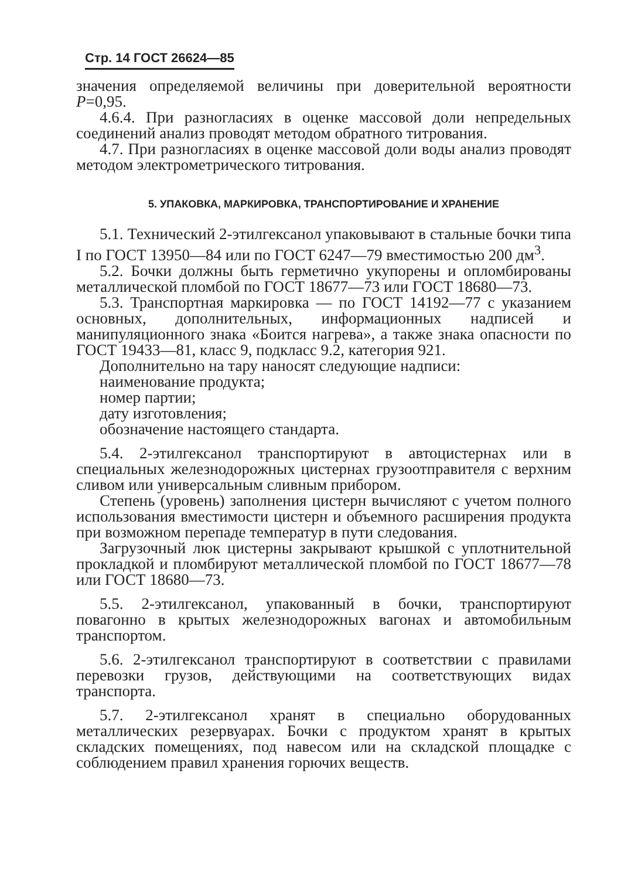Стр. 14 ГОСТ 26624—85
значения определяемой величины при доверительной вероятности P=0,95.
4.6.4. При разногласиях в оценке массовой доли непредельных соединений анализ проводят методом обратного титрования.
4.7. При разногласиях в оценке массовой доли воды анализ проводят методом электрометрического титрования.
5. УПАКОВКА, МАРКИРОВКА, ТРАНСПОРТИРОВАНИЕ И ХРАНЕНИЕ
5.1. Технический 2-этилгексанол упаковывают в стальные бочки типа I по ГОСТ 13950—84 или по ГОСТ 6247—79 вместимостью 200 дм<sup>3</sup>.
5.2. Бочки должны быть герметично укупорены и опломбированы металлической пломбой по ГОСТ 18677—73 или ГОСТ 18680—73.
5.3. Транспортная маркировка — по ГОСТ 14192—77 с указанием основных, дополнительных, информационных надписей и манипуляционного знака «Боится нагрева», а также знака опасности по ГОСТ 19433—81, класс 9, подкласс 9.2, категория 921.
Дополнительно на тару наносят следующие надписи:
наименование продукта;
номер партии;
дату изготовления;
обозначение настоящего стандарта.
5.4. 2-этилгексанол транспортируют в автоцистернах или в специальных железнодорожных цистернах грузоотправителя с верхним сливом или универсальным сливным прибором.
Степень (уровень) заполнения цистерн вычисляют с учетом полного использования вместимости цистерн и объемного расширения продукта при возможном перепаде температур в пути следования.
Загрузочный люк цистерны закрывают крышкой с уплотнительной прокладкой и пломбируют металлической пломбой по ГОСТ 18677—78 или ГОСТ 18680—73.
5.5. 2-этилгексанол, упакованный в бочки, транспортируют повагонно в крытых железнодорожных вагонах и автомобильным транспортом.
5.6. 2-этилгексанол транспортируют в соответствии с правилами перевозки грузов, действующими на соответствующих видах транспорта.
5.7. 2-этилгексанол хранят в специально оборудованных металлических резервуарах. Бочки с продуктом хранят в крытых складских помещениях, под навесом или на складской площадке с соблюдением правил хранения горючих веществ.